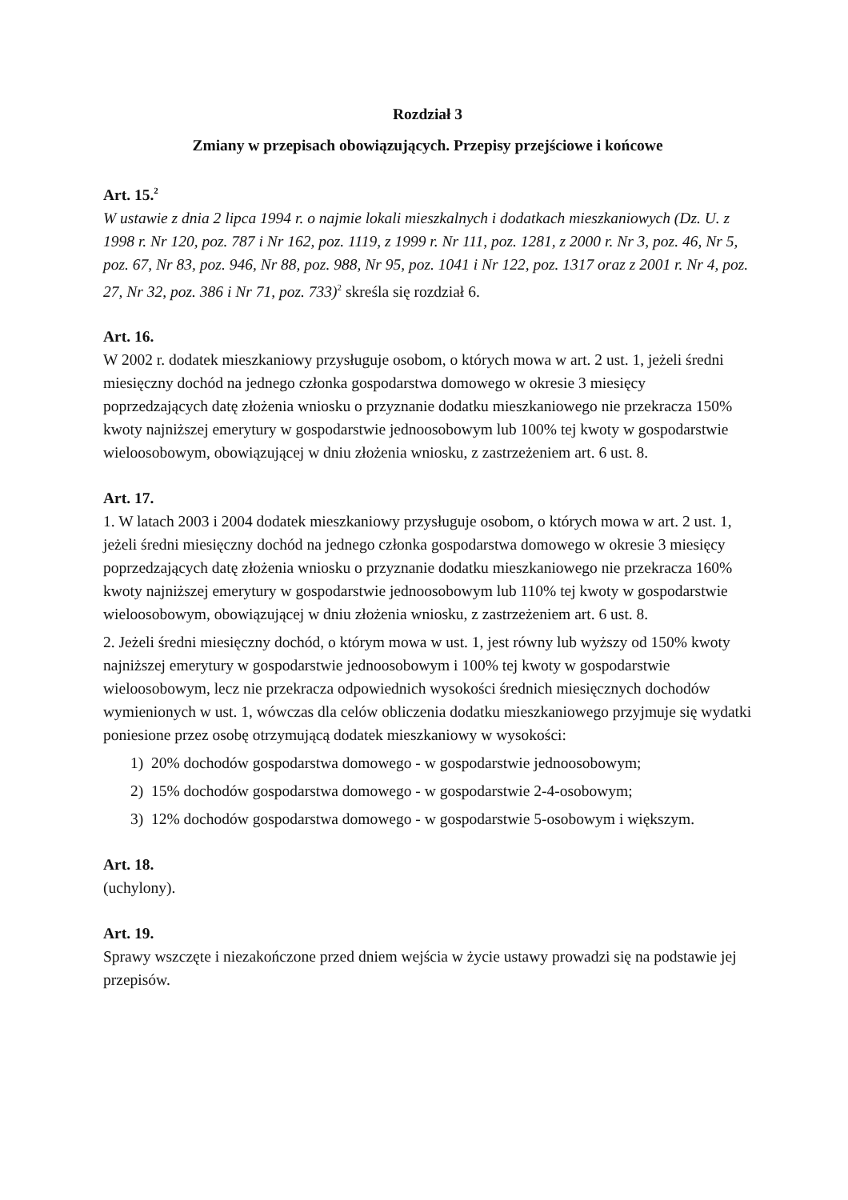Rozdział 3
Zmiany w przepisach obowiązujących. Przepisy przejściowe i końcowe
Art. 15.<sup>2</sup>
W ustawie z dnia 2 lipca 1994 r. o najmie lokali mieszkalnych i dodatkach mieszkaniowych (Dz. U. z 1998 r. Nr 120, poz. 787 i Nr 162, poz. 1119, z 1999 r. Nr 111, poz. 1281, z 2000 r. Nr 3, poz. 46, Nr 5, poz. 67, Nr 83, poz. 946, Nr 88, poz. 988, Nr 95, poz. 1041 i Nr 122, poz. 1317 oraz z 2001 r. Nr 4, poz. 27, Nr 32, poz. 386 i Nr 71, poz. 733)<sup>2</sup> skreśla się rozdział 6.
Art. 16.
W 2002 r. dodatek mieszkaniowy przysługuje osobom, o których mowa w art. 2 ust. 1, jeżeli średni miesięczny dochód na jednego członka gospodarstwa domowego w okresie 3 miesięcy poprzedzających datę złożenia wniosku o przyznanie dodatku mieszkaniowego nie przekracza 150% kwoty najniższej emerytury w gospodarstwie jednoosobowym lub 100% tej kwoty w gospodarstwie wieloosobowym, obowiązującej w dniu złożenia wniosku, z zastrzeżeniem art. 6 ust. 8.
Art. 17.
1. W latach 2003 i 2004 dodatek mieszkaniowy przysługuje osobom, o których mowa w art. 2 ust. 1, jeżeli średni miesięczny dochód na jednego członka gospodarstwa domowego w okresie 3 miesięcy poprzedzających datę złożenia wniosku o przyznanie dodatku mieszkaniowego nie przekracza 160% kwoty najniższej emerytury w gospodarstwie jednoosobowym lub 110% tej kwoty w gospodarstwie wieloosobowym, obowiązującej w dniu złożenia wniosku, z zastrzeżeniem art. 6 ust. 8.
2. Jeżeli średni miesięczny dochód, o którym mowa w ust. 1, jest równy lub wyższy od 150% kwoty najniższej emerytury w gospodarstwie jednoosobowym i 100% tej kwoty w gospodarstwie wieloosobowym, lecz nie przekracza odpowiednich wysokości średnich miesięcznych dochodów wymienionych w ust. 1, wówczas dla celów obliczenia dodatku mieszkaniowego przyjmuje się wydatki poniesione przez osobę otrzymującą dodatek mieszkaniowy w wysokości:
1) 20% dochodów gospodarstwa domowego - w gospodarstwie jednoosobowym;
2) 15% dochodów gospodarstwa domowego - w gospodarstwie 2-4-osobowym;
3) 12% dochodów gospodarstwa domowego - w gospodarstwie 5-osobowym i większym.
Art. 18.
(uchylony).
Art. 19.
Sprawy wszczęte i niezakończone przed dniem wejścia w życie ustawy prowadzi się na podstawie jej przepisów.